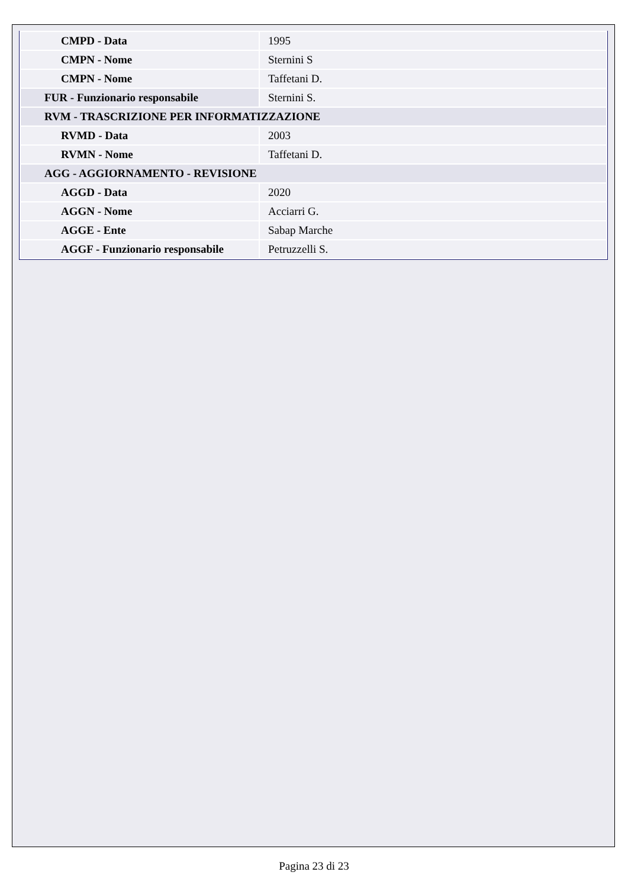| CMPD - Data | 1995 |
| CMPN - Nome | Sternini S |
| CMPN - Nome | Taffetani D. |
| FUR - Funzionario responsabile | Sternini S. |
| RVM - TRASCRIZIONE PER INFORMATIZZAZIONE | |
| RVMD - Data | 2003 |
| RVMN - Nome | Taffetani D. |
| AGG - AGGIORNAMENTO - REVISIONE | |
| AGGD - Data | 2020 |
| AGGN - Nome | Acciarri G. |
| AGGE - Ente | Sabap Marche |
| AGGF - Funzionario responsabile | Petruzzelli S. |
Pagina 23 di 23